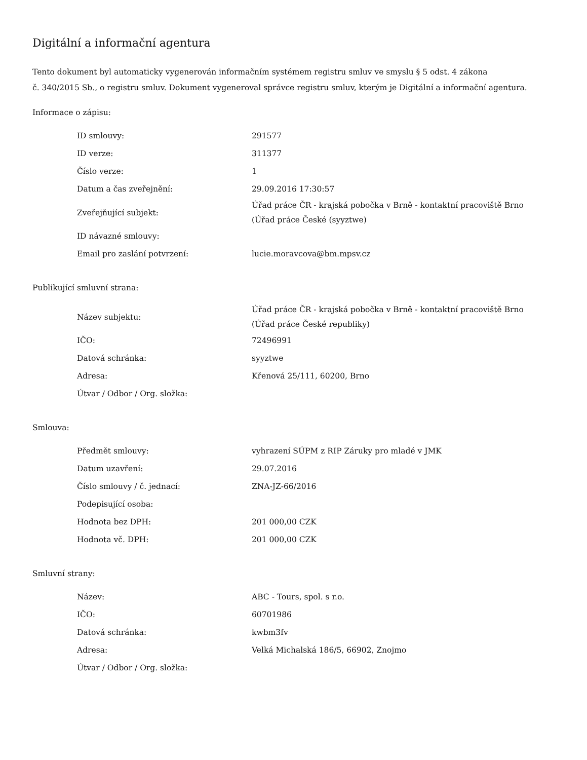Digitální a informační agentura
Tento dokument byl automaticky vygenerován informačním systémem registru smluv ve smyslu § 5 odst. 4 zákona
č. 340/2015 Sb., o registru smluv. Dokument vygeneroval správce registru smluv, kterým je Digitální a informační agentura.
Informace o zápisu:
| ID smlouvy: | 291577 |
| ID verze: | 311377 |
| Číslo verze: | 1 |
| Datum a čas zveřejnění: | 29.09.2016 17:30:57 |
| Zveřejňující subjekt: | Úřad práce ČR - krajská pobočka v Brně - kontaktní pracoviště Brno (Úřad práce České (syyztwe) |
| ID návazné smlouvy: | |
| Email pro zaslání potvrzení: | lucie.moravcova@bm.mpsv.cz |
Publikující smluvní strana:
| Název subjektu: | Úřad práce ČR - krajská pobočka v Brně - kontaktní pracoviště Brno (Úřad práce České republiky) |
| IČO: | 72496991 |
| Datová schránka: | syyztwe |
| Adresa: | Křenová 25/111, 60200, Brno |
| Útvar / Odbor / Org. složka: | |
Smlouva:
| Předmět smlouvy: | vyhrazení SÚPM z RIP Záruky pro mladé v JMK |
| Datum uzavření: | 29.07.2016 |
| Číslo smlouvy / č. jednací: | ZNA-JZ-66/2016 |
| Podepisující osoba: | |
| Hodnota bez DPH: | 201 000,00 CZK |
| Hodnota vč. DPH: | 201 000,00 CZK |
Smluvní strany:
| Název: | ABC - Tours, spol. s r.o. |
| IČO: | 60701986 |
| Datová schránka: | kwbm3fv |
| Adresa: | Velká Michalská 186/5, 66902, Znojmo |
| Útvar / Odbor / Org. složka: | |